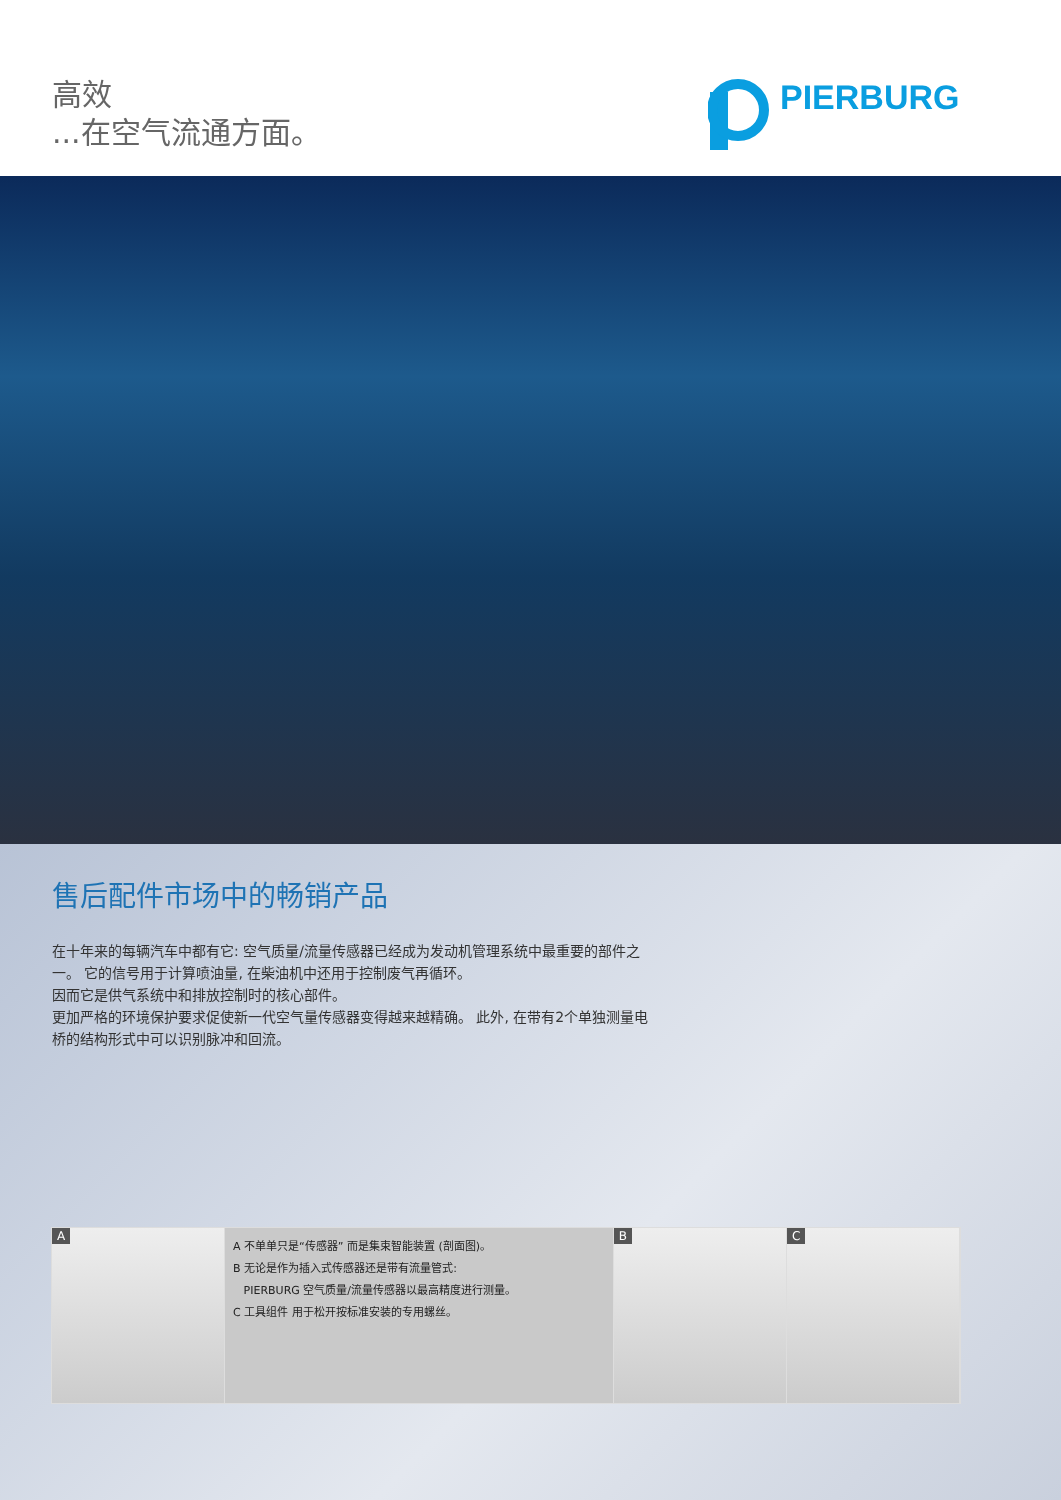高效
...在空气流通方面。
PIERBURG
售后配件市场中的畅销产品
在十年来的每辆汽车中都有它: 空气质量/流量传感器已经成为发动机管理系统中最重要的部件之一。 它的信号用于计算喷油量, 在柴油机中还用于控制废气再循环。
因而它是供气系统中和排放控制时的核心部件。
更加严格的环境保护要求促使新一代空气量传感器变得越来越精确。 此外, 在带有2个单独测量电桥的结构形式中可以识别脉冲和回流。
A
A 不单单只是“传感器” 而是集束智能装置 (剖面图)。
B 无论是作为插入式传感器还是带有流量管式:
PIERBURG 空气质量/流量传感器以最高精度进行测量。
C 工具组件 用于松开按标准安装的专用螺丝。
B
C